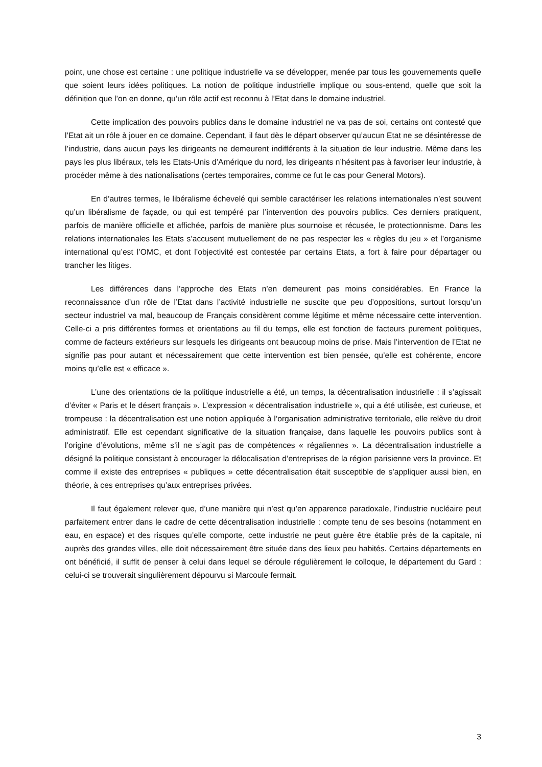point, une chose est certaine : une politique industrielle va se développer, menée par tous les gouvernements quelle que soient leurs idées politiques. La notion de politique industrielle implique ou sous-entend, quelle que soit la définition que l’on en donne, qu’un rôle actif est reconnu à l’Etat dans le domaine industriel.
Cette implication des pouvoirs publics dans le domaine industriel ne va pas de soi, certains ont contesté que l’Etat ait un rôle à jouer en ce domaine. Cependant, il faut dès le départ observer qu’aucun Etat ne se désintéresse de l’industrie, dans aucun pays les dirigeants ne demeurent indifférents à la situation de leur industrie. Même dans les pays les plus libéraux, tels les Etats-Unis d’Amérique du nord, les dirigeants n’hésitent pas à favoriser leur industrie, à procéder même à des nationalisations (certes temporaires, comme ce fut le cas pour General Motors).
En d’autres termes, le libéralisme échevelé qui semble caractériser les relations internationales n’est souvent qu’un libéralisme de façade, ou qui est tempéré par l’intervention des pouvoirs publics. Ces derniers pratiquent, parfois de manière officielle et affichée, parfois de manière plus sournoise et récusée, le protectionnisme. Dans les relations internationales les Etats s’accusent mutuellement de ne pas respecter les « règles du jeu » et l’organisme international qu’est l’OMC, et dont l’objectivité est contestée par certains Etats, a fort à faire pour départager ou trancher les litiges.
Les différences dans l’approche des Etats n’en demeurent pas moins considérables. En France la reconnaissance d’un rôle de l’Etat dans l’activité industrielle ne suscite que peu d’oppositions, surtout lorsqu’un secteur industriel va mal, beaucoup de Français considèrent comme légitime et même nécessaire cette intervention. Celle-ci a pris différentes formes et orientations au fil du temps, elle est fonction de facteurs purement politiques, comme de facteurs extérieurs sur lesquels les dirigeants ont beaucoup moins de prise. Mais l’intervention de l’Etat ne signifie pas pour autant et nécessairement que cette intervention est bien pensée, qu’elle est cohérente, encore moins qu’elle est « efficace ».
L’une des orientations de la politique industrielle a été, un temps, la décentralisation industrielle : il s’agissait d’éviter « Paris et le désert français ». L’expression « décentralisation industrielle », qui a été utilisée, est curieuse, et trompeuse : la décentralisation est une notion appliquée à l’organisation administrative territoriale, elle relève du droit administratif. Elle est cependant significative de la situation française, dans laquelle les pouvoirs publics sont à l’origine d’évolutions, même s’il ne s’agit pas de compétences « régaliennes ». La décentralisation industrielle a désigné la politique consistant à encourager la délocalisation d’entreprises de la région parisienne vers la province. Et comme il existe des entreprises « publiques » cette décentralisation était susceptible de s’appliquer aussi bien, en théorie, à ces entreprises qu’aux entreprises privées.
Il faut également relever que, d’une manière qui n’est qu’en apparence paradoxale, l’industrie nucléaire peut parfaitement entrer dans le cadre de cette décentralisation industrielle : compte tenu de ses besoins (notamment en eau, en espace) et des risques qu’elle comporte, cette industrie ne peut guère être établie près de la capitale, ni auprès des grandes villes, elle doit nécessairement être située dans des lieux peu habités. Certains départements en ont bénéficié, il suffit de penser à celui dans lequel se déroule régulièrement le colloque, le département du Gard : celui-ci se trouverait singulièrement dépourvu si Marcoule fermait.
3